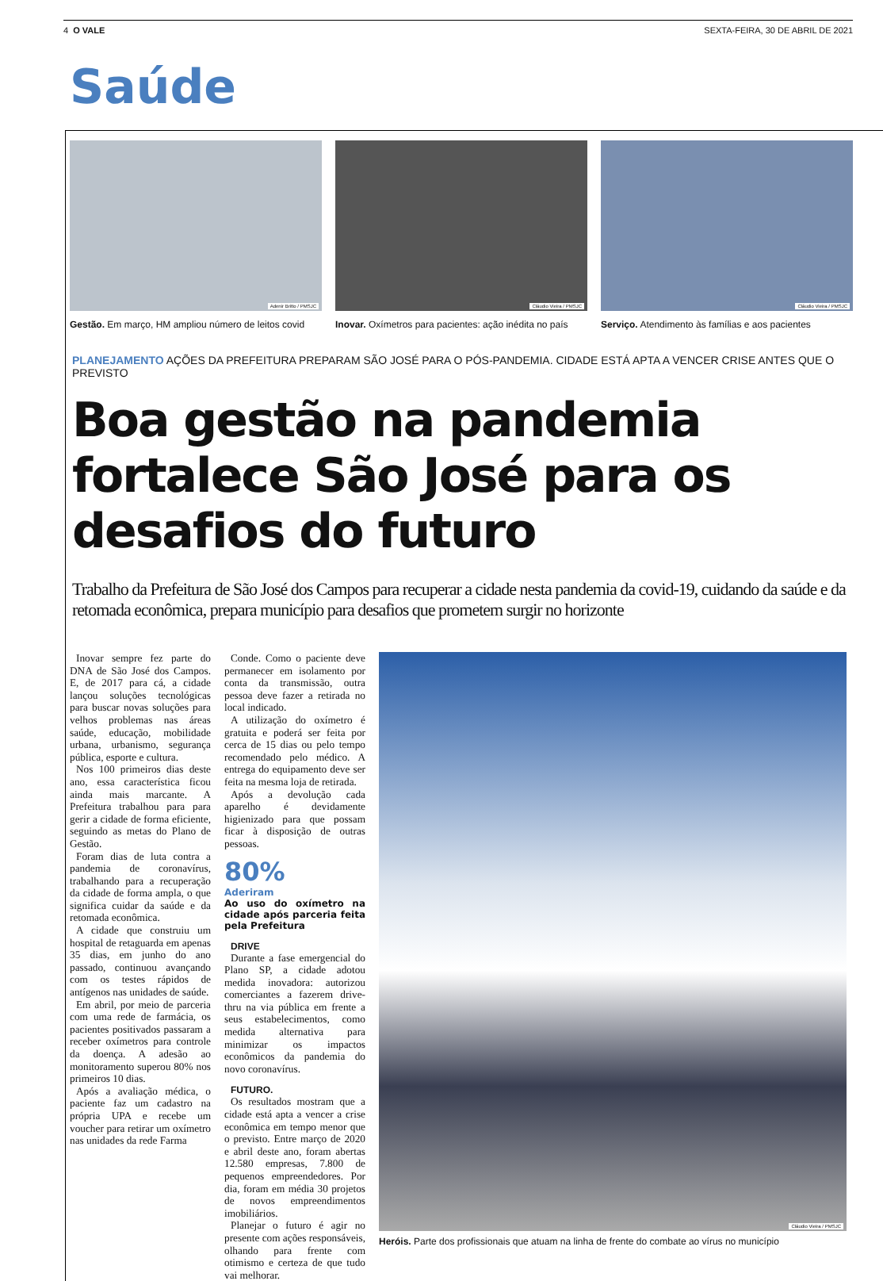4 O VALE SEXTA-FEIRA, 30 DE ABRIL DE 2021
Saúde
Adenir Britto / PMSJC
Gestão. Em março, HM ampliou número de leitos covid
Cláudio Vieira / PMSJC
Inovar. Oxímetros para pacientes: ação inédita no país
Cláudio Vieira / PMSJC
Serviço. Atendimento às famílias e aos pacientes
PLANEJAMENTO AÇÕES DA PREFEITURA PREPARAM SÃO JOSÉ PARA O PÓS-PANDEMIA. CIDADE ESTÁ APTA A VENCER CRISE ANTES QUE O PREVISTO
Boa gestão na pandemia fortalece São José para os desafios do futuro
Trabalho da Prefeitura de São José dos Campos para recuperar a cidade nesta pandemia da covid-19, cuidando da saúde e da retomada econômica, prepara município para desafios que prometem surgir no horizonte
Inovar sempre fez parte do DNA de São José dos Campos. E, de 2017 para cá, a cidade lançou soluções tecnológicas para buscar novas soluções para velhos problemas nas áreas saúde, educação, mobilidade urbana, urbanismo, segurança pública, esporte e cultura.
Nos 100 primeiros dias deste ano, essa característica ficou ainda mais marcante. A Prefeitura trabalhou para para gerir a cidade de forma eficiente, seguindo as metas do Plano de Gestão.
Foram dias de luta contra a pandemia de coronavírus, trabalhando para a recuperação da cidade de forma ampla, o que significa cuidar da saúde e da retomada econômica.
A cidade que construiu um hospital de retaguarda em apenas 35 dias, em junho do ano passado, continuou avançando com os testes rápidos de antígenos nas unidades de saúde.
Em abril, por meio de parceria com uma rede de farmácia, os pacientes positivados passaram a receber oxímetros para controle da doença. A adesão ao monitoramento superou 80% nos primeiros 10 dias.
Após a avaliação médica, o paciente faz um cadastro na própria UPA e recebe um voucher para retirar um oxímetro nas unidades da rede Farma
Conde. Como o paciente deve permanecer em isolamento por conta da transmissão, outra pessoa deve fazer a retirada no local indicado.
A utilização do oxímetro é gratuita e poderá ser feita por cerca de 15 dias ou pelo tempo recomendado pelo médico. A entrega do equipamento deve ser feita na mesma loja de retirada.
Após a devolução cada aparelho é devidamente higienizado para que possam ficar à disposição de outras pessoas.
80%
Aderiram
Ao uso do oxímetro na cidade após parceria feita pela Prefeitura
DRIVE
Durante a fase emergencial do Plano SP, a cidade adotou medida inovadora: autorizou comerciantes a fazerem drive-thru na via pública em frente a seus estabelecimentos, como medida alternativa para minimizar os impactos econômicos da pandemia do novo coronavírus.
FUTURO.
Os resultados mostram que a cidade está apta a vencer a crise econômica em tempo menor que o previsto. Entre março de 2020 e abril deste ano, foram abertas 12.580 empresas, 7.800 de pequenos empreendedores. Por dia, foram em média 30 projetos de novos empreendimentos imobiliários.
Planejar o futuro é agir no presente com ações responsáveis, olhando para frente com otimismo e certeza de que tudo vai melhorar.
Cláudio Vieira / PMSJC
Heróis. Parte dos profissionais que atuam na linha de frente do combate ao vírus no município